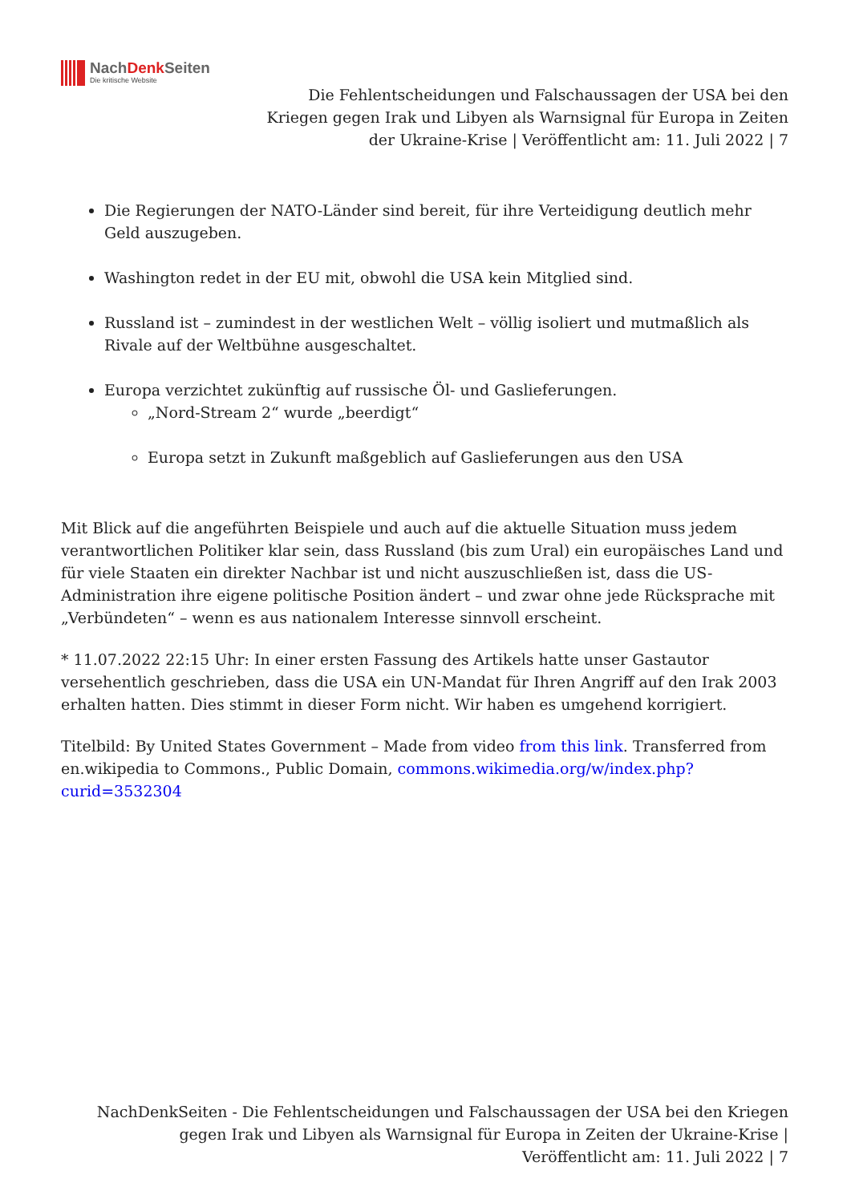NachDenk Seiten
Die kritische Website
Die Fehlentscheidungen und Falschaussagen der USA bei den Kriegen gegen Irak und Libyen als Warnsignal für Europa in Zeiten der Ukraine-Krise | Veröffentlicht am: 11. Juli 2022 | 7
Die Regierungen der NATO-Länder sind bereit, für ihre Verteidigung deutlich mehr Geld auszugeben.
Washington redet in der EU mit, obwohl die USA kein Mitglied sind.
Russland ist – zumindest in der westlichen Welt – völlig isoliert und mutmaßlich als Rivale auf der Weltbühne ausgeschaltet.
Europa verzichtet zukünftig auf russische Öl- und Gaslieferungen.
„Nord-Stream 2“ wurde „beerdigt“
Europa setzt in Zukunft maßgeblich auf Gaslieferungen aus den USA
Mit Blick auf die angeführten Beispiele und auch auf die aktuelle Situation muss jedem verantwortlichen Politiker klar sein, dass Russland (bis zum Ural) ein europäisches Land und für viele Staaten ein direkter Nachbar ist und nicht auszuschließen ist, dass die US-Administration ihre eigene politische Position ändert – und zwar ohne jede Rücksprache mit „Verbündeten“ – wenn es aus nationalem Interesse sinnvoll erscheint.
* 11.07.2022 22:15 Uhr: In einer ersten Fassung des Artikels hatte unser Gastautor versehentlich geschrieben, dass die USA ein UN-Mandat für Ihren Angriff auf den Irak 2003 erhalten hatten. Dies stimmt in dieser Form nicht. Wir haben es umgehend korrigiert.
Titelbild: By United States Government – Made from video from this link. Transferred from en.wikipedia to Commons., Public Domain, commons.wikimedia.org/w/index.php?curid=3532304
NachDenkSeiten - Die Fehlentscheidungen und Falschaussagen der USA bei den Kriegen gegen Irak und Libyen als Warnsignal für Europa in Zeiten der Ukraine-Krise | Veröffentlicht am: 11. Juli 2022 | 7